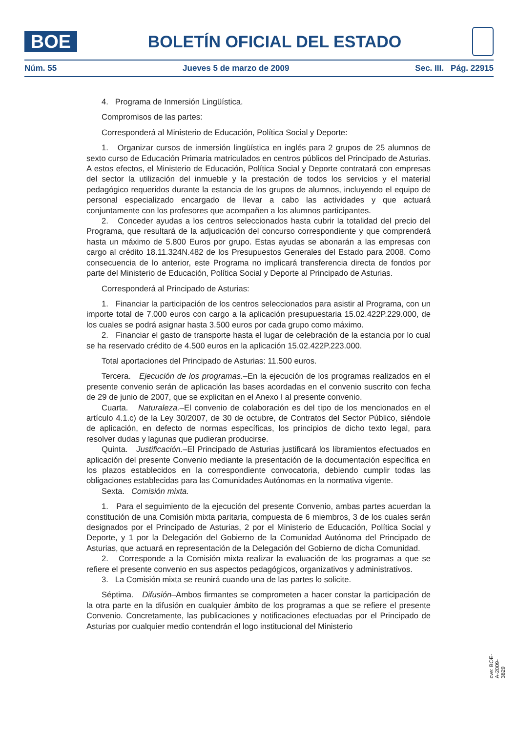BOE
BOLETÍN OFICIAL DEL ESTADO
Núm. 55 Jueves 5 de marzo de 2009 Sec. III. Pág. 22915
4. Programa de Inmersión Lingüística.
Compromisos de las partes:
Corresponderá al Ministerio de Educación, Política Social y Deporte:
1. Organizar cursos de inmersión lingüística en inglés para 2 grupos de 25 alumnos de sexto curso de Educación Primaria matriculados en centros públicos del Principado de Asturias. A estos efectos, el Ministerio de Educación, Política Social y Deporte contratará con empresas del sector la utilización del inmueble y la prestación de todos los servicios y el material pedagógico requeridos durante la estancia de los grupos de alumnos, incluyendo el equipo de personal especializado encargado de llevar a cabo las actividades y que actuará conjuntamente con los profesores que acompañen a los alumnos participantes.
2. Conceder ayudas a los centros seleccionados hasta cubrir la totalidad del precio del Programa, que resultará de la adjudicación del concurso correspondiente y que comprenderá hasta un máximo de 5.800 Euros por grupo. Estas ayudas se abonarán a las empresas con cargo al crédito 18.11.324N.482 de los Presupuestos Generales del Estado para 2008. Como consecuencia de lo anterior, este Programa no implicará transferencia directa de fondos por parte del Ministerio de Educación, Política Social y Deporte al Principado de Asturias.
Corresponderá al Principado de Asturias:
1. Financiar la participación de los centros seleccionados para asistir al Programa, con un importe total de 7.000 euros con cargo a la aplicación presupuestaria 15.02.422P.229.000, de los cuales se podrá asignar hasta 3.500 euros por cada grupo como máximo.
2. Financiar el gasto de transporte hasta el lugar de celebración de la estancia por lo cual se ha reservado crédito de 4.500 euros en la aplicación 15.02.422P.223.000.
Total aportaciones del Principado de Asturias: 11.500 euros.
Tercera. Ejecución de los programas.–En la ejecución de los programas realizados en el presente convenio serán de aplicación las bases acordadas en el convenio suscrito con fecha de 29 de junio de 2007, que se explicitan en el Anexo I al presente convenio.
Cuarta. Naturaleza.–El convenio de colaboración es del tipo de los mencionados en el artículo 4.1.c) de la Ley 30/2007, de 30 de octubre, de Contratos del Sector Público, siéndole de aplicación, en defecto de normas específicas, los principios de dicho texto legal, para resolver dudas y lagunas que pudieran producirse.
Quinta. Justificación.–El Principado de Asturias justificará los libramientos efectuados en aplicación del presente Convenio mediante la presentación de la documentación específica en los plazos establecidos en la correspondiente convocatoria, debiendo cumplir todas las obligaciones establecidas para las Comunidades Autónomas en la normativa vigente.
Sexta. Comisión mixta.
1. Para el seguimiento de la ejecución del presente Convenio, ambas partes acuerdan la constitución de una Comisión mixta paritaria, compuesta de 6 miembros, 3 de los cuales serán designados por el Principado de Asturias, 2 por el Ministerio de Educación, Política Social y Deporte, y 1 por la Delegación del Gobierno de la Comunidad Autónoma del Principado de Asturias, que actuará en representación de la Delegación del Gobierno de dicha Comunidad.
2. Corresponde a la Comisión mixta realizar la evaluación de los programas a que se refiere el presente convenio en sus aspectos pedagógicos, organizativos y administrativos.
3. La Comisión mixta se reunirá cuando una de las partes lo solicite.
Séptima. Difusión–Ambos firmantes se comprometen a hacer constar la participación de la otra parte en la difusión en cualquier ámbito de los programas a que se refiere el presente Convenio. Concretamente, las publicaciones y notificaciones efectuadas por el Principado de Asturias por cualquier medio contendrán el logo institucional del Ministerio
cve: BOE-A-2009-3829